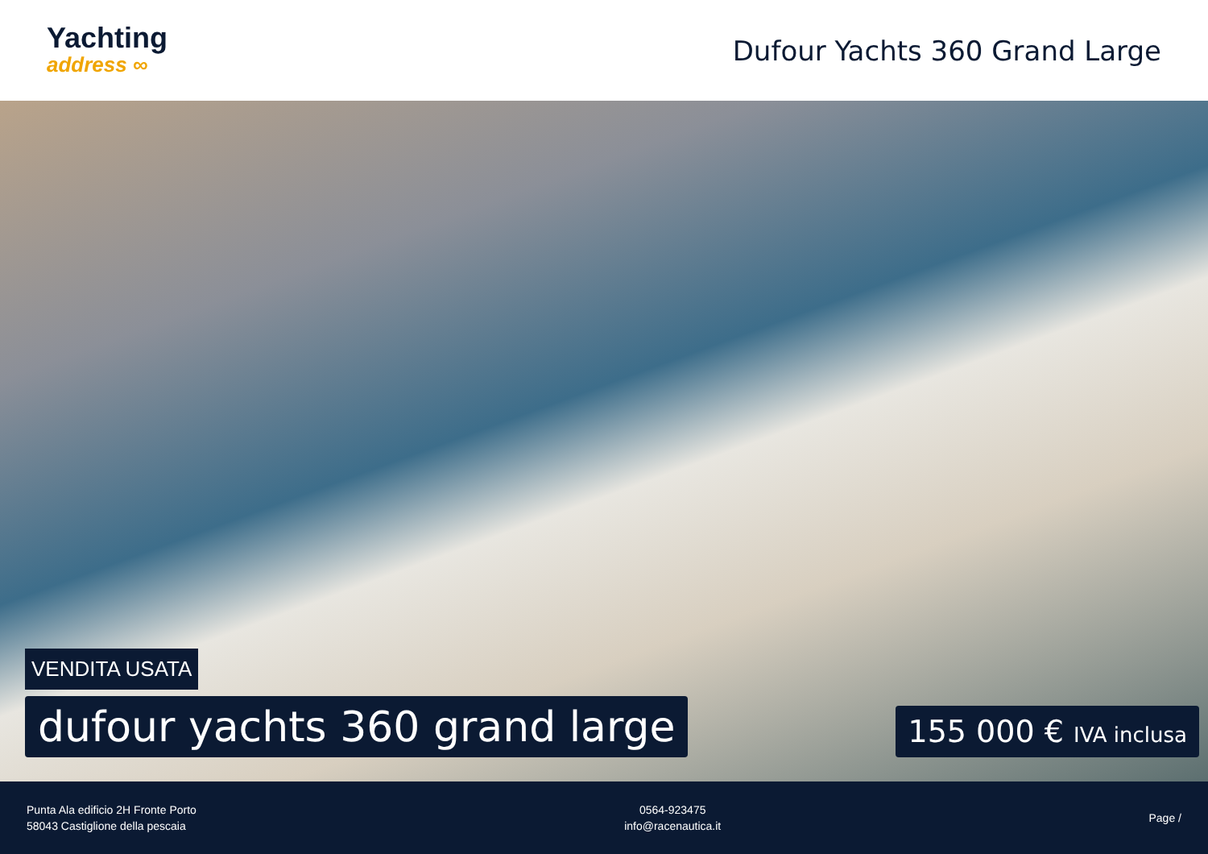Yachting
address ∞
Dufour Yachts 360 Grand Large
VENDITA USATA
dufour yachts 360 grand large
155 000 € IVA inclusa
Punta Ala edificio 2H Fronte Porto
58043 Castiglione della pescaia
0564-923475
info@racenautica.it
Page /